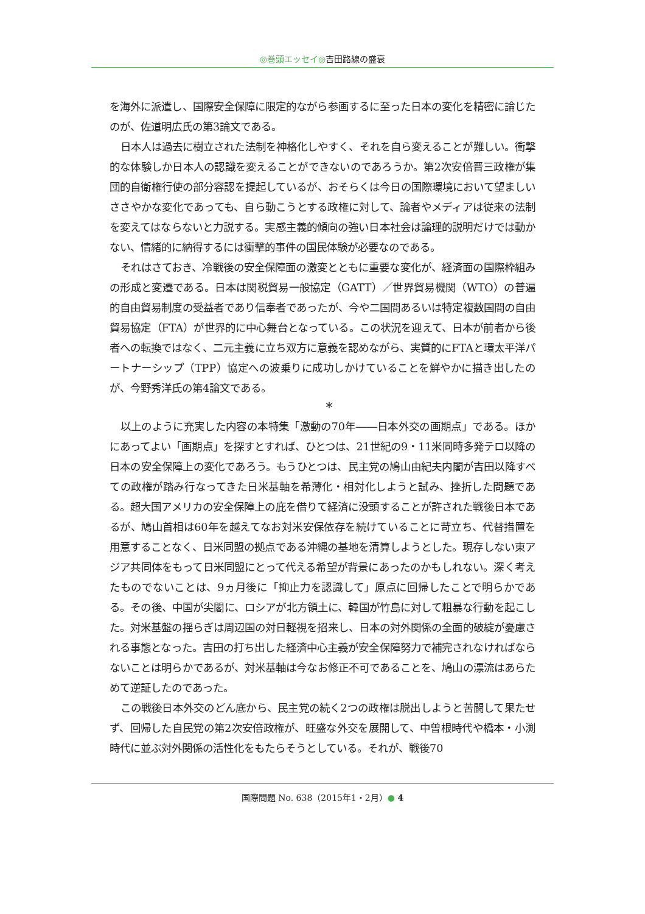◎巻頭エッセイ◎吉田路線の盛衰
を海外に派遣し、国際安全保障に限定的ながら参画するに至った日本の変化を精密に論じたのが、佐道明広氏の第3論文である。
日本人は過去に樹立された法制を神格化しやすく、それを自ら変えることが難しい。衝撃的な体験しか日本人の認識を変えることができないのであろうか。第2次安倍晋三政権が集団的自衛権行使の部分容認を提起しているが、おそらくは今日の国際環境において望ましいささやかな変化であっても、自ら動こうとする政権に対して、論者やメディアは従来の法制を変えてはならないと力説する。実感主義的傾向の強い日本社会は論理的説明だけでは動かない、情緒的に納得するには衝撃的事件の国民体験が必要なのである。
それはさておき、冷戦後の安全保障面の激変とともに重要な変化が、経済面の国際枠組みの形成と変遷である。日本は関税貿易一般協定（GATT）／世界貿易機関（WTO）の普遍的自由貿易制度の受益者であり信奉者であったが、今や二国間あるいは特定複数国間の自由貿易協定（FTA）が世界的に中心舞台となっている。この状況を迎えて、日本が前者から後者への転換ではなく、二元主義に立ち双方に意義を認めながら、実質的にFTAと環太平洋パートナーシップ（TPP）協定への波乗りに成功しかけていることを鮮やかに描き出したのが、今野秀洋氏の第4論文である。
*
以上のように充実した内容の本特集「激動の70年――日本外交の画期点」である。ほかにあってよい「画期点」を探すとすれば、ひとつは、21世紀の9・11米同時多発テロ以降の日本の安全保障上の変化であろう。もうひとつは、民主党の鳩山由紀夫内閣が吉田以降すべての政権が踏み行なってきた日米基軸を希薄化・相対化しようと試み、挫折した問題である。超大国アメリカの安全保障上の庇を借りて経済に没頭することが許された戦後日本であるが、鳩山首相は60年を越えてなお対米安保依存を続けていることに苛立ち、代替措置を用意することなく、日米同盟の拠点である沖縄の基地を清算しようとした。現存しない東アジア共同体をもって日米同盟にとって代える希望が背景にあったのかもしれない。深く考えたものでないことは、9ヵ月後に「抑止力を認識して」原点に回帰したことで明らかである。その後、中国が尖閣に、ロシアが北方領土に、韓国が竹島に対して粗暴な行動を起こした。対米基盤の揺らぎは周辺国の対日軽視を招来し、日本の対外関係の全面的破綻が憂慮される事態となった。吉田の打ち出した経済中心主義が安全保障努力で補完されなければならないことは明らかであるが、対米基軸は今なお修正不可であることを、鳩山の漂流はあらためて逆証したのであった。
この戦後日本外交のどん底から、民主党の続く2つの政権は脱出しようと苦闘して果たせず、回帰した自民党の第2次安倍政権が、旺盛な外交を展開して、中曽根時代や橋本・小渕時代に並ぶ対外関係の活性化をもたらそうとしている。それが、戦後70
国際問題 No. 638（2015年1・2月）● 4